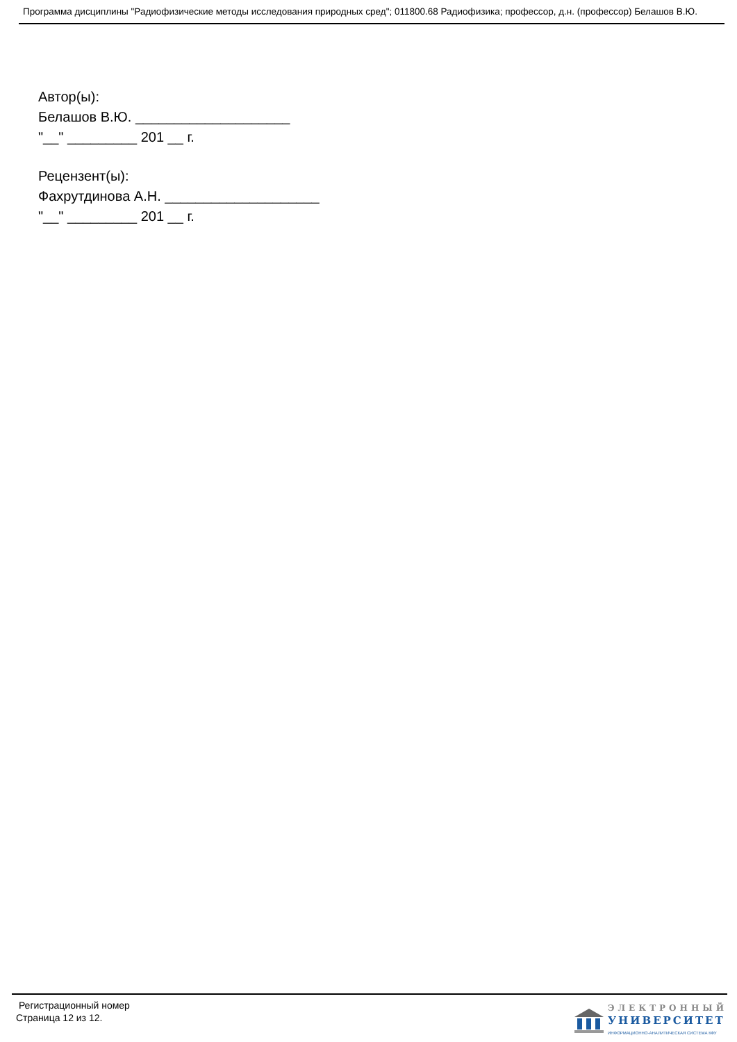Программа дисциплины "Радиофизические методы исследования природных сред"; 011800.68 Радиофизика; профессор, д.н. (профессор) Белашов В.Ю.
Автор(ы):
Белашов В.Ю. ____________________
"__" _________ 201 __ г.
Рецензент(ы):
Фахрутдинова А.Н. ____________________
"__" _________ 201 __ г.
Регистрационный номер
Страница 12 из 12.
ЭЛЕКТРОННЫЙ
УНИВЕРСИТЕТ
ИНФОРМАЦИОННО-АНАЛИТИЧЕСКАЯ СИСТЕМА КФУ